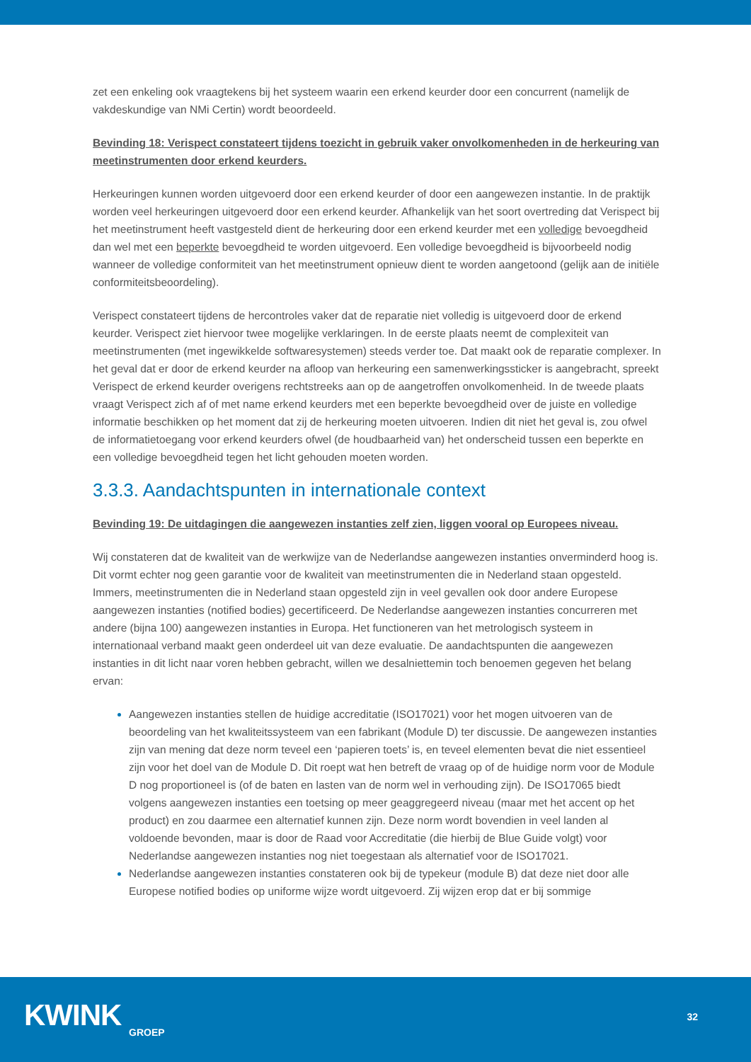zet een enkeling ook vraagtekens bij het systeem waarin een erkend keurder door een concurrent (namelijk de vakdeskundige van NMi Certin) wordt beoordeeld.
Bevinding 18: Verispect constateert tijdens toezicht in gebruik vaker onvolkomenheden in de herkeuring van meetinstrumenten door erkend keurders.
Herkeuringen kunnen worden uitgevoerd door een erkend keurder of door een aangewezen instantie. In de praktijk worden veel herkeuringen uitgevoerd door een erkend keurder. Afhankelijk van het soort overtreding dat Verispect bij het meetinstrument heeft vastgesteld dient de herkeuring door een erkend keurder met een volledige bevoegdheid dan wel met een beperkte bevoegdheid te worden uitgevoerd. Een volledige bevoegdheid is bijvoorbeeld nodig wanneer de volledige conformiteit van het meetinstrument opnieuw dient te worden aangetoond (gelijk aan de initiële conformiteitsbeoordeling).
Verispect constateert tijdens de hercontroles vaker dat de reparatie niet volledig is uitgevoerd door de erkend keurder. Verispect ziet hiervoor twee mogelijke verklaringen. In de eerste plaats neemt de complexiteit van meetinstrumenten (met ingewikkelde softwaresystemen) steeds verder toe. Dat maakt ook de reparatie complexer. In het geval dat er door de erkend keurder na afloop van herkeuring een samenwerkingssticker is aangebracht, spreekt Verispect de erkend keurder overigens rechtstreeks aan op de aangetroffen onvolkomenheid. In de tweede plaats vraagt Verispect zich af of met name erkend keurders met een beperkte bevoegdheid over de juiste en volledige informatie beschikken op het moment dat zij de herkeuring moeten uitvoeren. Indien dit niet het geval is, zou ofwel de informatietoegang voor erkend keurders ofwel (de houdbaarheid van) het onderscheid tussen een beperkte en een volledige bevoegdheid tegen het licht gehouden moeten worden.
3.3.3. Aandachtspunten in internationale context
Bevinding 19: De uitdagingen die aangewezen instanties zelf zien, liggen vooral op Europees niveau.
Wij constateren dat de kwaliteit van de werkwijze van de Nederlandse aangewezen instanties onverminderd hoog is. Dit vormt echter nog geen garantie voor de kwaliteit van meetinstrumenten die in Nederland staan opgesteld. Immers, meetinstrumenten die in Nederland staan opgesteld zijn in veel gevallen ook door andere Europese aangewezen instanties (notified bodies) gecertificeerd. De Nederlandse aangewezen instanties concurreren met andere (bijna 100) aangewezen instanties in Europa. Het functioneren van het metrologisch systeem in internationaal verband maakt geen onderdeel uit van deze evaluatie. De aandachtspunten die aangewezen instanties in dit licht naar voren hebben gebracht, willen we desalniettemin toch benoemen gegeven het belang ervan:
Aangewezen instanties stellen de huidige accreditatie (ISO17021) voor het mogen uitvoeren van de beoordeling van het kwaliteitssysteem van een fabrikant (Module D) ter discussie. De aangewezen instanties zijn van mening dat deze norm teveel een ‘papieren toets’ is, en teveel elementen bevat die niet essentieel zijn voor het doel van de Module D. Dit roept wat hen betreft de vraag op of de huidige norm voor de Module D nog proportioneel is (of de baten en lasten van de norm wel in verhouding zijn). De ISO17065 biedt volgens aangewezen instanties een toetsing op meer geaggregeerd niveau (maar met het accent op het product) en zou daarmee een alternatief kunnen zijn. Deze norm wordt bovendien in veel landen al voldoende bevonden, maar is door de Raad voor Accreditatie (die hierbij de Blue Guide volgt) voor Nederlandse aangewezen instanties nog niet toegestaan als alternatief voor de ISO17021.
Nederlandse aangewezen instanties constateren ook bij de typekeur (module B) dat deze niet door alle Europese notified bodies op uniforme wijze wordt uitgevoerd. Zij wijzen erop dat er bij sommige
KWINK
GROEP
32